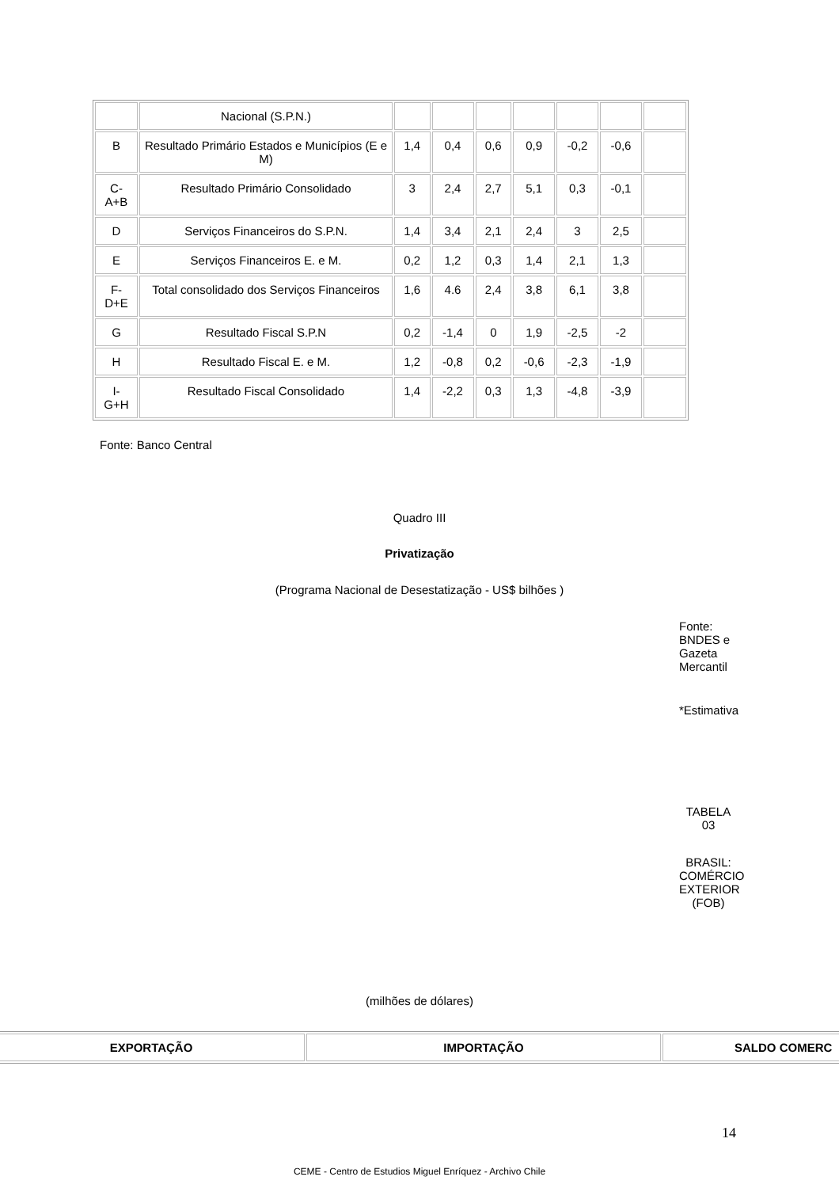| | Nacional (S.P.N.) | | | | | | | |
| B | Resultado Primário Estados e Municípios (E e M) | 1,4 | 0,4 | 0,6 | 0,9 | -0,2 | -0,6 | |
| C- A+B | Resultado Primário Consolidado | 3 | 2,4 | 2,7 | 5,1 | 0,3 | -0,1 | |
| D | Serviços Financeiros do S.P.N. | 1,4 | 3,4 | 2,1 | 2,4 | 3 | 2,5 | |
| E | Serviços Financeiros E. e M. | 0,2 | 1,2 | 0,3 | 1,4 | 2,1 | 1,3 | |
| F- D+E | Total consolidado dos Serviços Financeiros | 1,6 | 4.6 | 2,4 | 3,8 | 6,1 | 3,8 | |
| G | Resultado Fiscal S.P.N | 0,2 | -1,4 | 0 | 1,9 | -2,5 | -2 | |
| H | Resultado Fiscal E. e M. | 1,2 | -0,8 | 0,2 | -0,6 | -2,3 | -1,9 | |
| I- G+H | Resultado Fiscal Consolidado | 1,4 | -2,2 | 0,3 | 1,3 | -4,8 | -3,9 | |
Fonte: Banco Central
Quadro III
Privatização
(Programa Nacional de Desestatização - US$ bilhões )
Fonte: BNDES e Gazeta Mercantil
*Estimativa
TABELA 03
BRASIL: COMÉRCIO EXTERIOR (FOB)
(milhões de dólares)
| EXPORTAÇÃO | IMPORTAÇÃO | SALDO COMERC |
| --- | --- | --- |
14
CEME - Centro de Estudios Miguel Enríquez - Archivo Chile